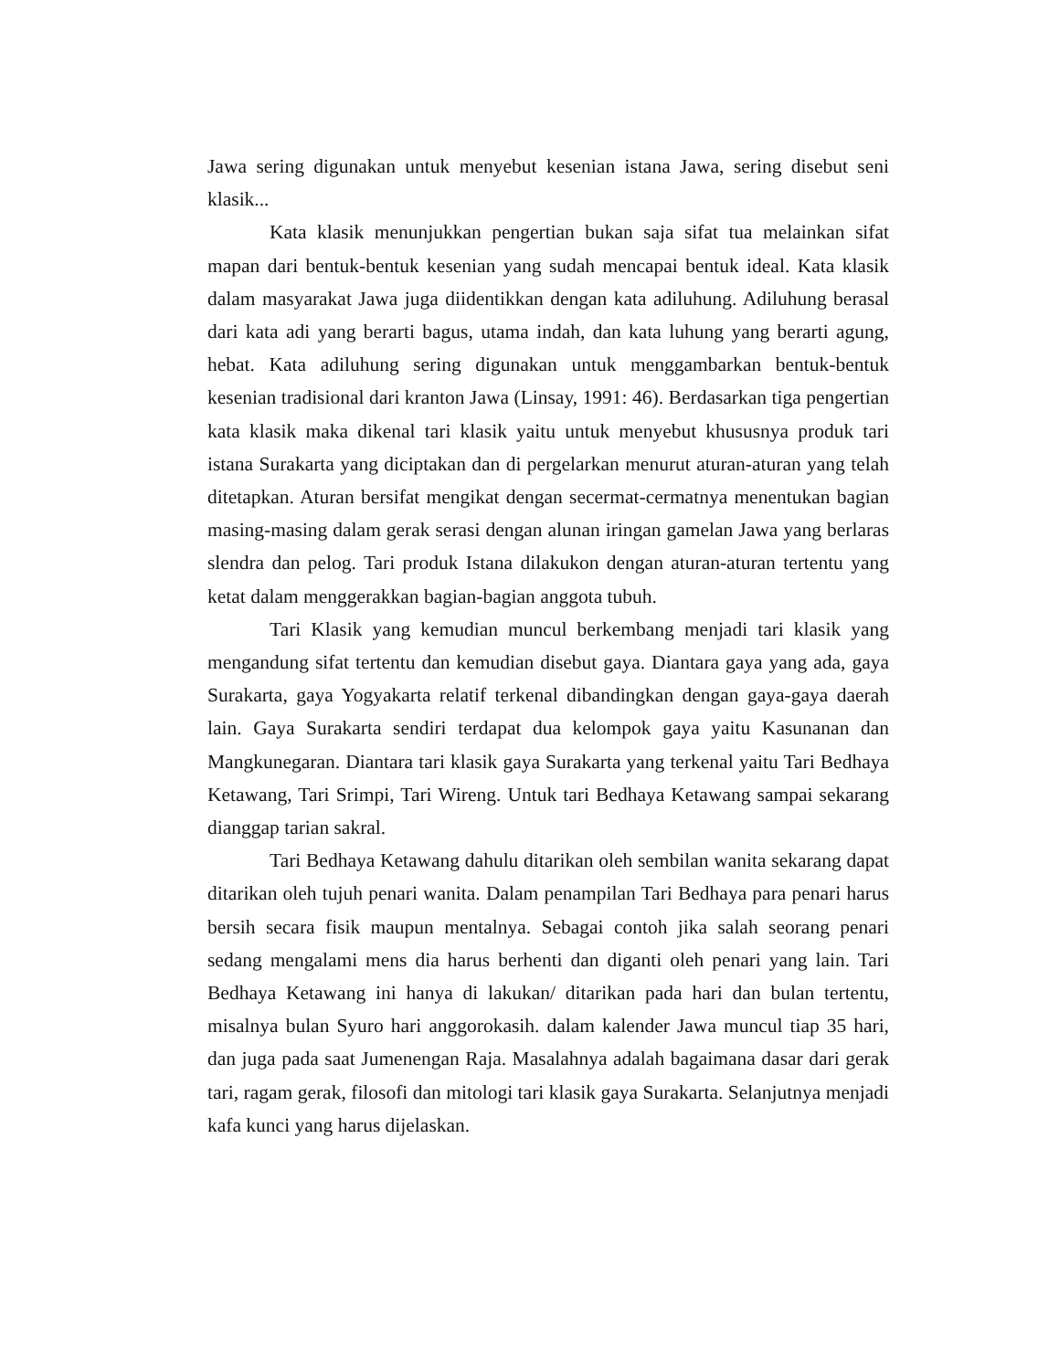Jawa sering digunakan untuk menyebut kesenian istana Jawa, sering disebut seni klasik...
Kata klasik menunjukkan pengertian bukan saja sifat tua melainkan sifat mapan dari bentuk-bentuk kesenian yang sudah mencapai bentuk ideal. Kata klasik dalam masyarakat Jawa juga diidentikkan dengan kata adiluhung. Adiluhung berasal dari kata adi yang berarti bagus, utama indah, dan kata luhung yang berarti agung, hebat. Kata adiluhung sering digunakan untuk menggambarkan bentuk-bentuk kesenian tradisional dari kranton Jawa (Linsay, 1991: 46). Berdasarkan tiga pengertian kata klasik maka dikenal tari klasik yaitu untuk menyebut khususnya produk tari istana Surakarta yang diciptakan dan di pergelarkan menurut aturan-aturan yang telah ditetapkan. Aturan bersifat mengikat dengan secermat-cermatnya menentukan bagian masing-masing dalam gerak serasi dengan alunan iringan gamelan Jawa yang berlaras slendra dan pelog. Tari produk Istana dilakukon dengan aturan-aturan tertentu yang ketat dalam menggerakkan bagian-bagian anggota tubuh.
Tari Klasik yang kemudian muncul berkembang menjadi tari klasik yang mengandung sifat tertentu dan kemudian disebut gaya. Diantara gaya yang ada, gaya Surakarta, gaya Yogyakarta relatif terkenal dibandingkan dengan gaya-gaya daerah lain. Gaya Surakarta sendiri terdapat dua kelompok gaya yaitu Kasunanan dan Mangkunegaran. Diantara tari klasik gaya Surakarta yang terkenal yaitu Tari Bedhaya Ketawang, Tari Srimpi, Tari Wireng. Untuk tari Bedhaya Ketawang sampai sekarang dianggap tarian sakral.
Tari Bedhaya Ketawang dahulu ditarikan oleh sembilan wanita sekarang dapat ditarikan oleh tujuh penari wanita. Dalam penampilan Tari Bedhaya para penari harus bersih secara fisik maupun mentalnya. Sebagai contoh jika salah seorang penari sedang mengalami mens dia harus berhenti dan diganti oleh penari yang lain. Tari Bedhaya Ketawang ini hanya di lakukan/ ditarikan pada hari dan bulan tertentu, misalnya bulan Syuro hari anggorokasih. dalam kalender Jawa muncul tiap 35 hari, dan juga pada saat Jumenengan Raja. Masalahnya adalah bagaimana dasar dari gerak tari, ragam gerak, filosofi dan mitologi tari klasik gaya Surakarta. Selanjutnya menjadi kafa kunci yang harus dijelaskan.